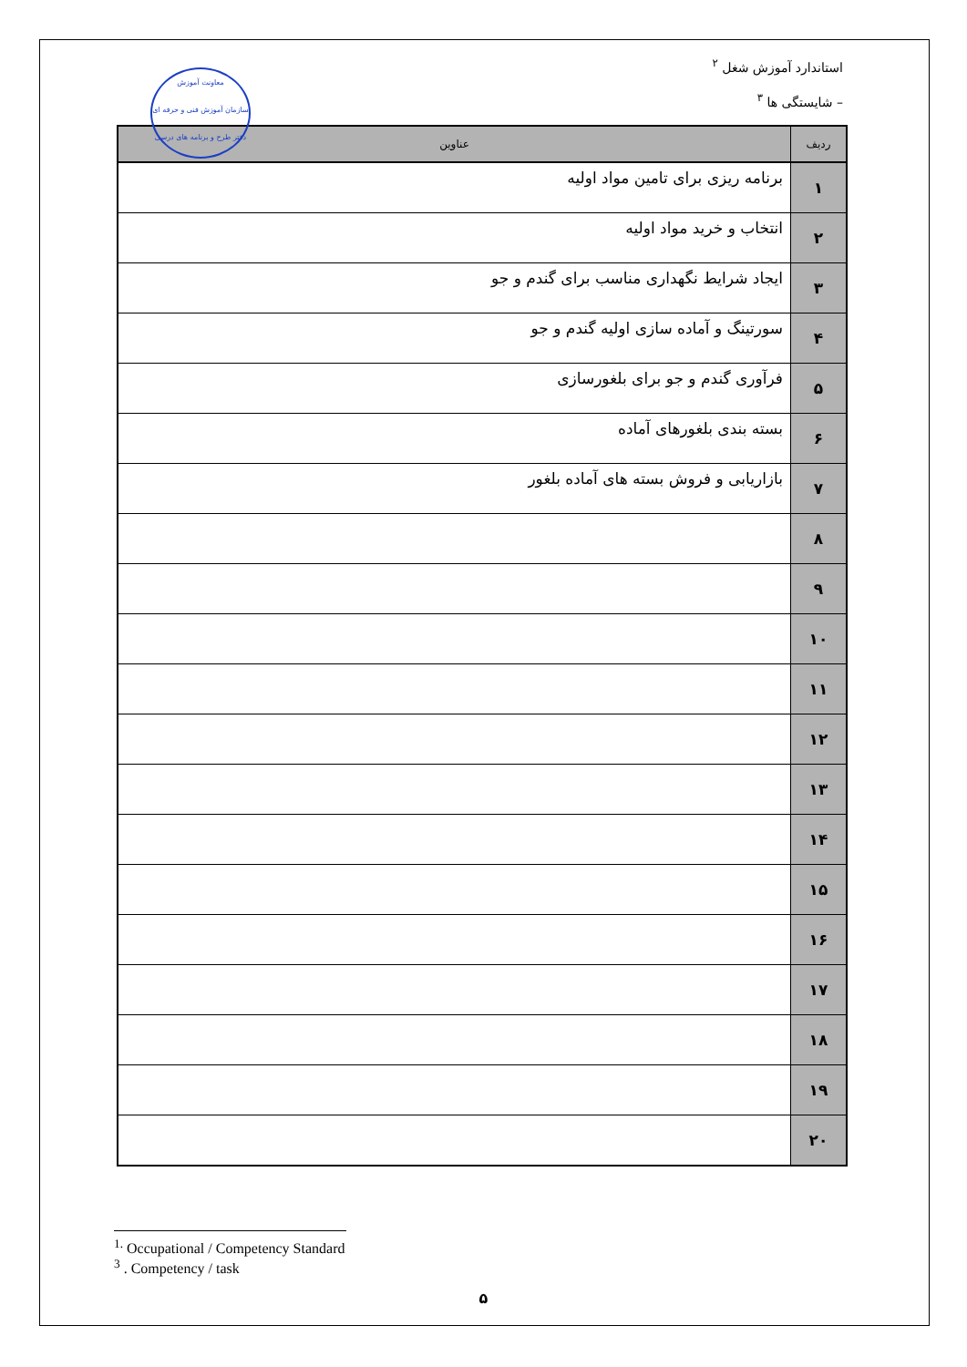معاونت آموزش
سازمان آموزش فنی و حرفه ای
دفتر طرح و برنامه های درسی
استاندارد آموزش شغل <sup>۲</sup>
– شایستگی ها <sup>۳</sup>
| ردیف | عناوین |
| --- | --- |
| ۱ | برنامه ریزی برای تامین مواد اولیه |
| ۲ | انتخاب و خرید مواد اولیه |
| ۳ | ایجاد شرایط نگهداری مناسب برای گندم و جو |
| ۴ | سورتینگ و آماده سازی اولیه گندم و جو |
| ۵ | فرآوری گندم و جو برای بلغورسازی |
| ۶ | بسته بندی بلغورهای آماده |
| ۷ | بازاریابی و فروش بسته های آماده بلغور |
| ۸ | |
| ۹ | |
| ۱۰ | |
| ۱۱ | |
| ۱۲ | |
| ۱۳ | |
| ۱۴ | |
| ۱۵ | |
| ۱۶ | |
| ۱۷ | |
| ۱۸ | |
| ۱۹ | |
| ۲۰ | |
<sup>1.</sup> Occupational / Competency Standard
<sup>3</sup> . Competency / task
۵